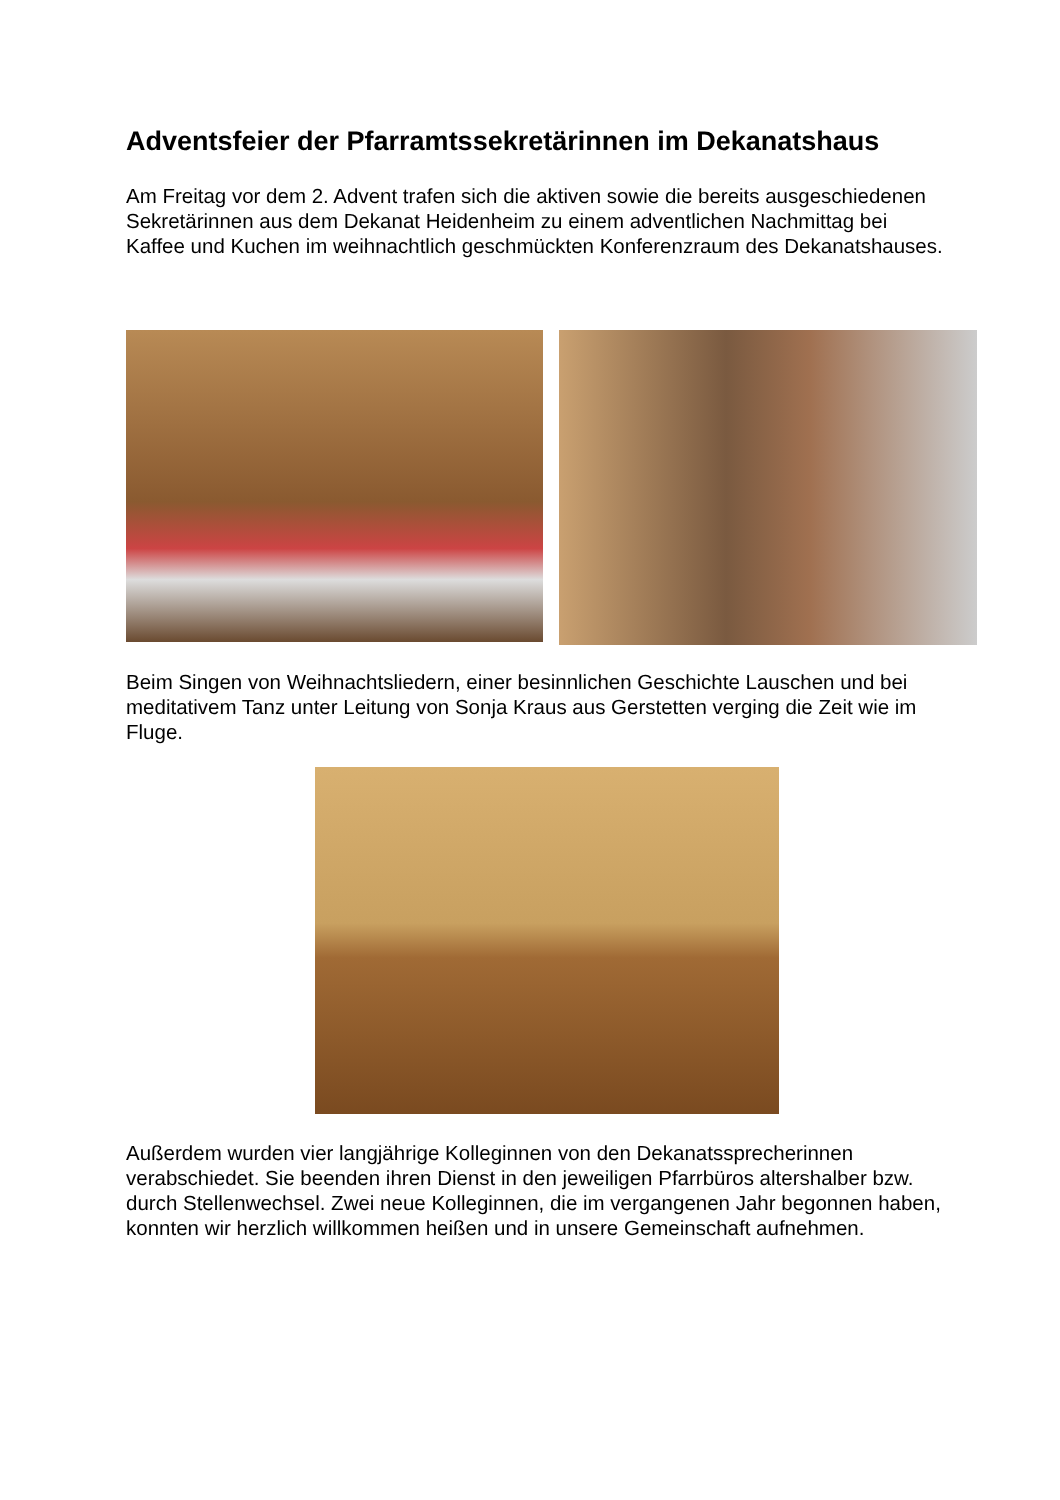Adventsfeier der Pfarramtssekretärinnen im Dekanatshaus
Am Freitag vor dem 2. Advent trafen sich die aktiven sowie die bereits ausgeschiedenen Sekretärinnen aus dem Dekanat Heidenheim zu einem adventlichen Nachmittag bei Kaffee und Kuchen im weihnachtlich geschmückten Konferenzraum des Dekanatshauses.
Beim Singen von Weihnachtsliedern, einer besinnlichen Geschichte Lauschen und bei meditativem Tanz unter Leitung von Sonja Kraus aus Gerstetten verging die Zeit wie im Fluge.
Außerdem wurden vier langjährige Kolleginnen von den Dekanatssprecherinnen verabschiedet. Sie beenden ihren Dienst in den jeweiligen Pfarrbüros altershalber bzw. durch Stellenwechsel. Zwei neue Kolleginnen, die im vergangenen Jahr begonnen haben, konnten wir herzlich willkommen heißen und in unsere Gemeinschaft aufnehmen.